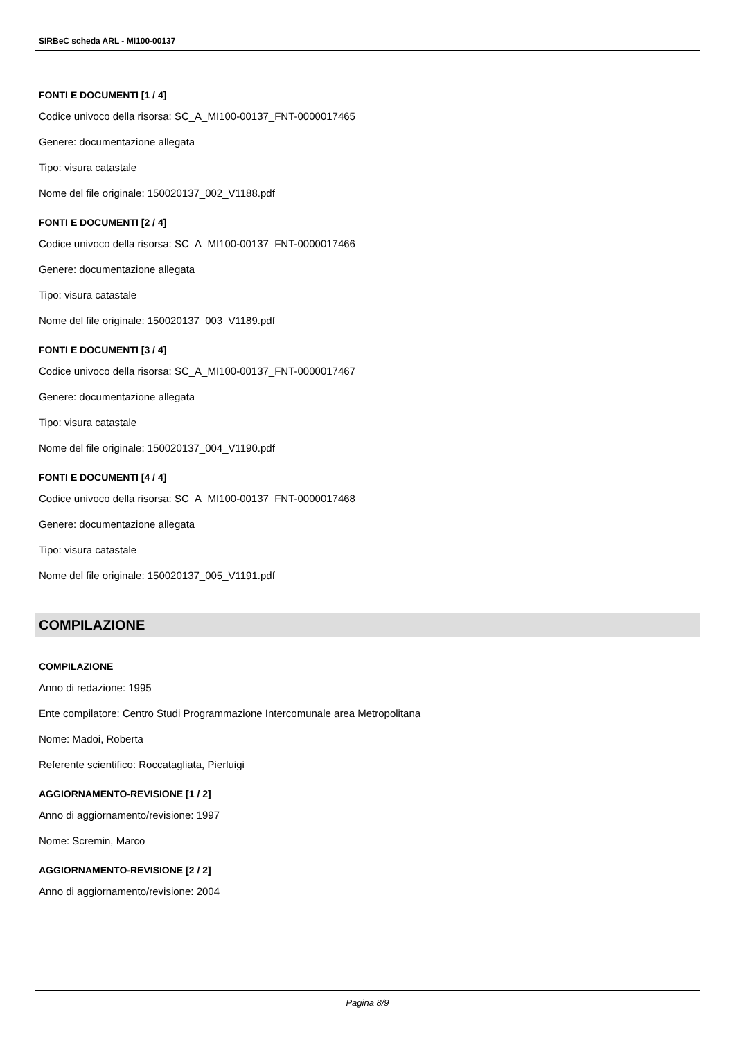SIRBeC scheda ARL - MI100-00137
FONTI E DOCUMENTI [1 / 4]
Codice univoco della risorsa: SC_A_MI100-00137_FNT-0000017465
Genere: documentazione allegata
Tipo: visura catastale
Nome del file originale: 150020137_002_V1188.pdf
FONTI E DOCUMENTI [2 / 4]
Codice univoco della risorsa: SC_A_MI100-00137_FNT-0000017466
Genere: documentazione allegata
Tipo: visura catastale
Nome del file originale: 150020137_003_V1189.pdf
FONTI E DOCUMENTI [3 / 4]
Codice univoco della risorsa: SC_A_MI100-00137_FNT-0000017467
Genere: documentazione allegata
Tipo: visura catastale
Nome del file originale: 150020137_004_V1190.pdf
FONTI E DOCUMENTI [4 / 4]
Codice univoco della risorsa: SC_A_MI100-00137_FNT-0000017468
Genere: documentazione allegata
Tipo: visura catastale
Nome del file originale: 150020137_005_V1191.pdf
COMPILAZIONE
COMPILAZIONE
Anno di redazione: 1995
Ente compilatore: Centro Studi Programmazione Intercomunale area Metropolitana
Nome: Madoi, Roberta
Referente scientifico: Roccatagliata, Pierluigi
AGGIORNAMENTO-REVISIONE [1 / 2]
Anno di aggiornamento/revisione: 1997
Nome: Scremin, Marco
AGGIORNAMENTO-REVISIONE [2 / 2]
Anno di aggiornamento/revisione: 2004
Pagina 8/9